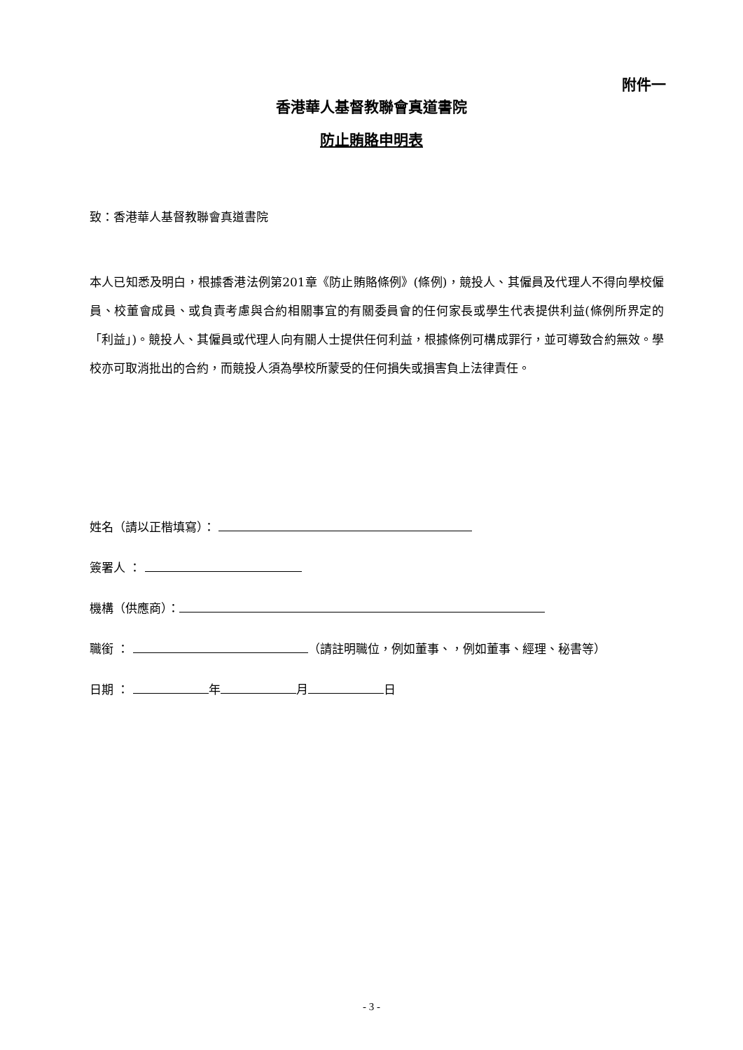附件一
香港華人基督教聯會真道書院
防止賄賂申明表
致：香港華人基督教聯會真道書院
本人已知悉及明白，根據香港法例第201章《防止賄賂條例》(條例)，競投人、其僱員及代理人不得向學校僱員、校董會成員、或負責考慮與合約相關事宜的有關委員會的任何家長或學生代表提供利益(條例所界定的「利益」)。競投人、其僱員或代理人向有關人士提供任何利益，根據條例可構成罪行，並可導致合約無效。學校亦可取消批出的合約，而競投人須為學校所蒙受的任何損失或損害負上法律責任。
姓名（請以正楷填寫）：
簽署人 ：
機構（供應商）：
職銜 ： （請註明職位，例如董事、，例如董事、經理、秘書等）
日期 ： 年 月 日
- 3 -